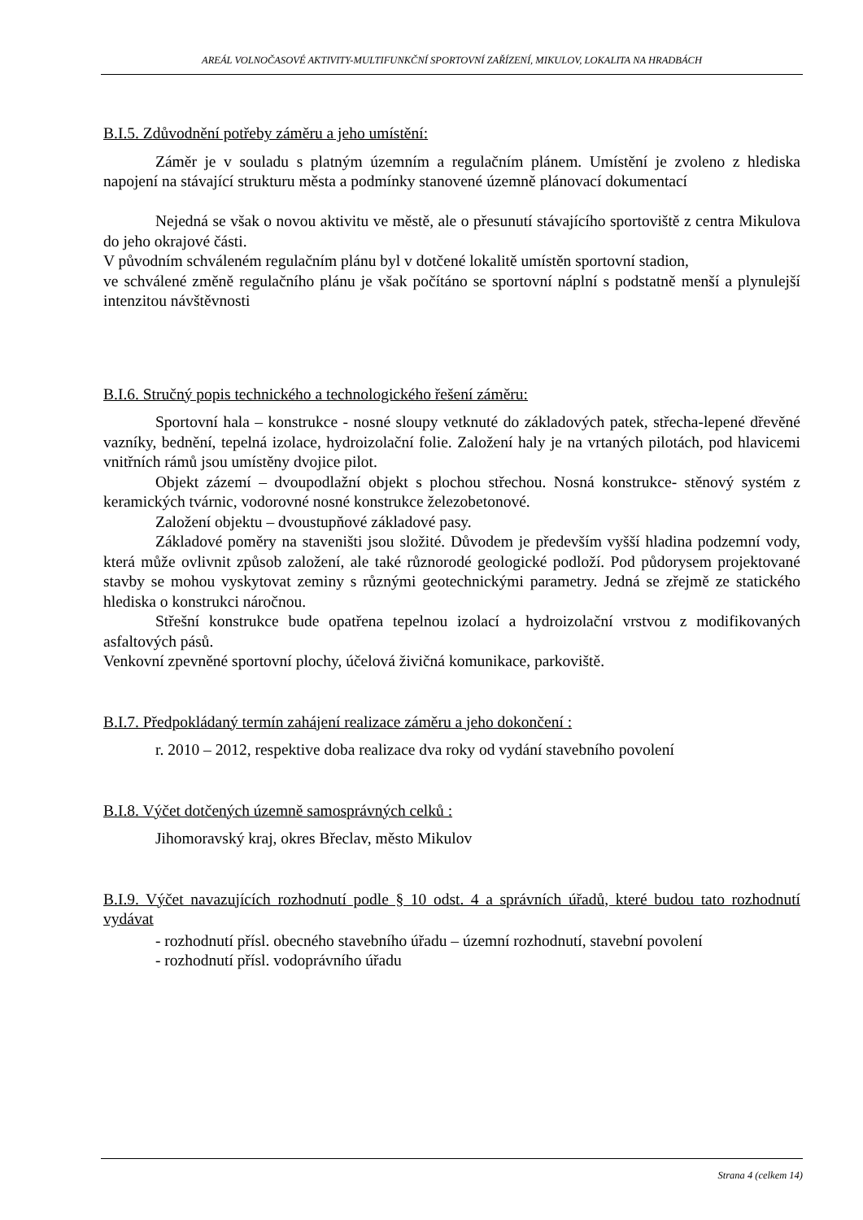AREÁL VOLNOČASOVÉ AKTIVITY-MULTIFUNKČNÍ SPORTOVNÍ ZAŘÍZENÍ, MIKULOV, LOKALITA NA HRADBÁCH
B.I.5. Zdůvodnění potřeby záměru a jeho umístění:
Záměr je v souladu s platným územním a regulačním plánem. Umístění je zvoleno z hlediska napojení na stávající strukturu města a podmínky stanovené územně plánovací dokumentací
Nejedná se však o novou aktivitu ve městě, ale o přesunutí stávajícího sportoviště z centra Mikulova do jeho okrajové části.
V původním schváleném regulačním plánu byl v dotčené lokalitě umístěn sportovní stadion,
ve schválené změně regulačního plánu je však počítáno se sportovní náplní s podstatně menší a plynulejší intenzitou návštěvnosti
B.I.6. Stručný popis technického a technologického řešení záměru:
Sportovní hala – konstrukce - nosné sloupy vetknuté do základových patek, střecha-lepené dřevěné vazníky, bednění, tepelná izolace, hydroizolační folie. Založení haly je na vrtaných pilotách, pod hlavicemi vnitřních rámů jsou umístěny dvojice pilot.
Objekt zázemí – dvoupodlažní objekt s plochou střechou. Nosná konstrukce- stěnový systém z keramických tvárnic, vodorovné nosné konstrukce železobetonové.
Založení objektu – dvoustupňové základové pasy.
Základové poměry na staveništi jsou složité. Důvodem je především vyšší hladina podzemní vody, která může ovlivnit způsob založení, ale také různorodé geologické podloží. Pod půdorysem projektované stavby se mohou vyskytovat zeminy s různými geotechnickými parametry. Jedná se zřejmě ze statického hlediska o konstrukci náročnou.
Střešní konstrukce bude opatřena tepelnou izolací a hydroizolační vrstvou z modifikovaných asfaltových pásů.
Venkovní zpevněné sportovní plochy, účelová živičná komunikace, parkoviště.
B.I.7. Předpokládaný termín zahájení realizace záměru a jeho dokončení :
r. 2010 – 2012, respektive doba realizace dva roky od vydání stavebního povolení
B.I.8. Výčet dotčených územně samosprávných celků :
Jihomoravský kraj, okres Břeclav, město Mikulov
B.I.9. Výčet navazujících rozhodnutí podle § 10 odst. 4 a správních úřadů, které budou tato rozhodnutí vydávat
- rozhodnutí přísl. obecného stavebního úřadu – územní rozhodnutí, stavební povolení
- rozhodnutí přísl. vodoprávního úřadu
Strana 4 (celkem 14)